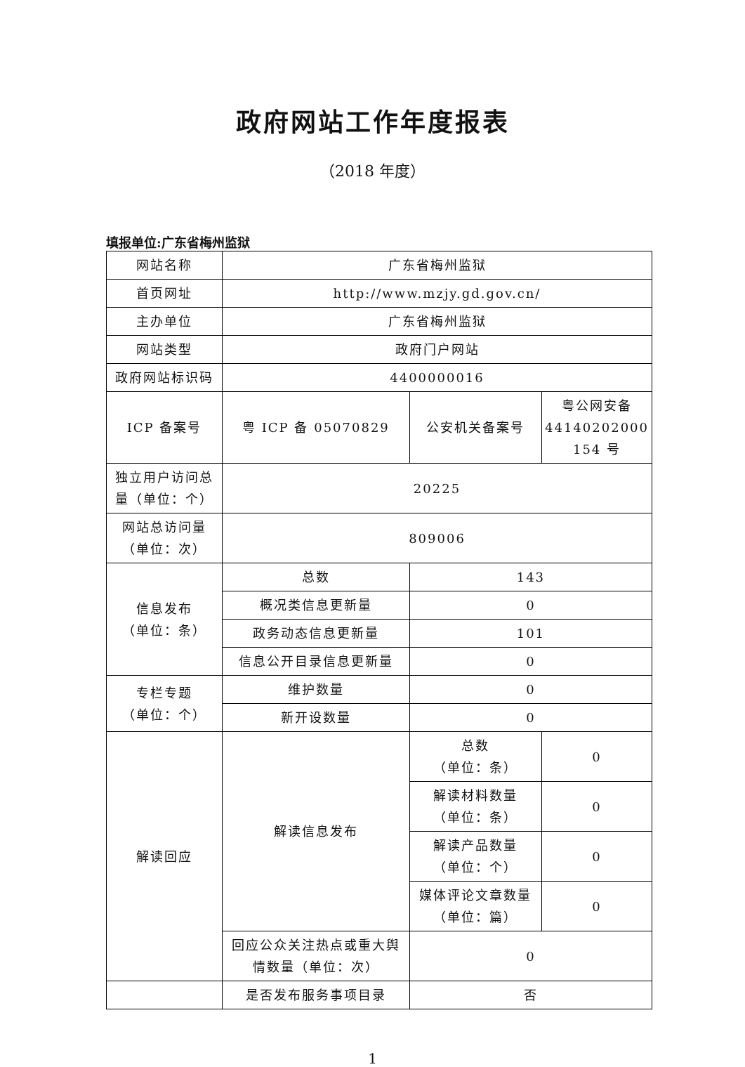政府网站工作年度报表
（2018 年度）
填报单位:广东省梅州监狱
| 网站名称 | 广东省梅州监狱 | | |
| 首页网址 | http://www.mzjy.gd.gov.cn/ | | |
| 主办单位 | 广东省梅州监狱 | | |
| 网站类型 | 政府门户网站 | | |
| 政府网站标识码 | 4400000016 | | |
| ICP 备案号 | 粤 ICP 备 05070829 | 公安机关备案号 | 粤公网安备 44140202000 154 号 |
| 独立用户访问总量（单位：个） | 20225 | | |
| 网站总访问量（单位：次） | 809006 | | |
| 信息发布 （单位：条） | 总数 | 143 | |
| | 概况类信息更新量 | 0 | |
| | 政务动态信息更新量 | 101 | |
| | 信息公开目录信息更新量 | 0 | |
| 专栏专题 （单位：个） | 维护数量 | 0 | |
| | 新开设数量 | 0 | |
| 解读回应 | 解读信息发布 | 总数 （单位：条） | 0 |
| | | 解读材料数量 （单位：条） | 0 |
| | | 解读产品数量 （单位：个） | 0 |
| | | 媒体评论文章数量 （单位：篇） | 0 |
| | 回应公众关注热点或重大舆情数量（单位：次） | 0 | |
| | 是否发布服务事项目录 | 否 | |
1